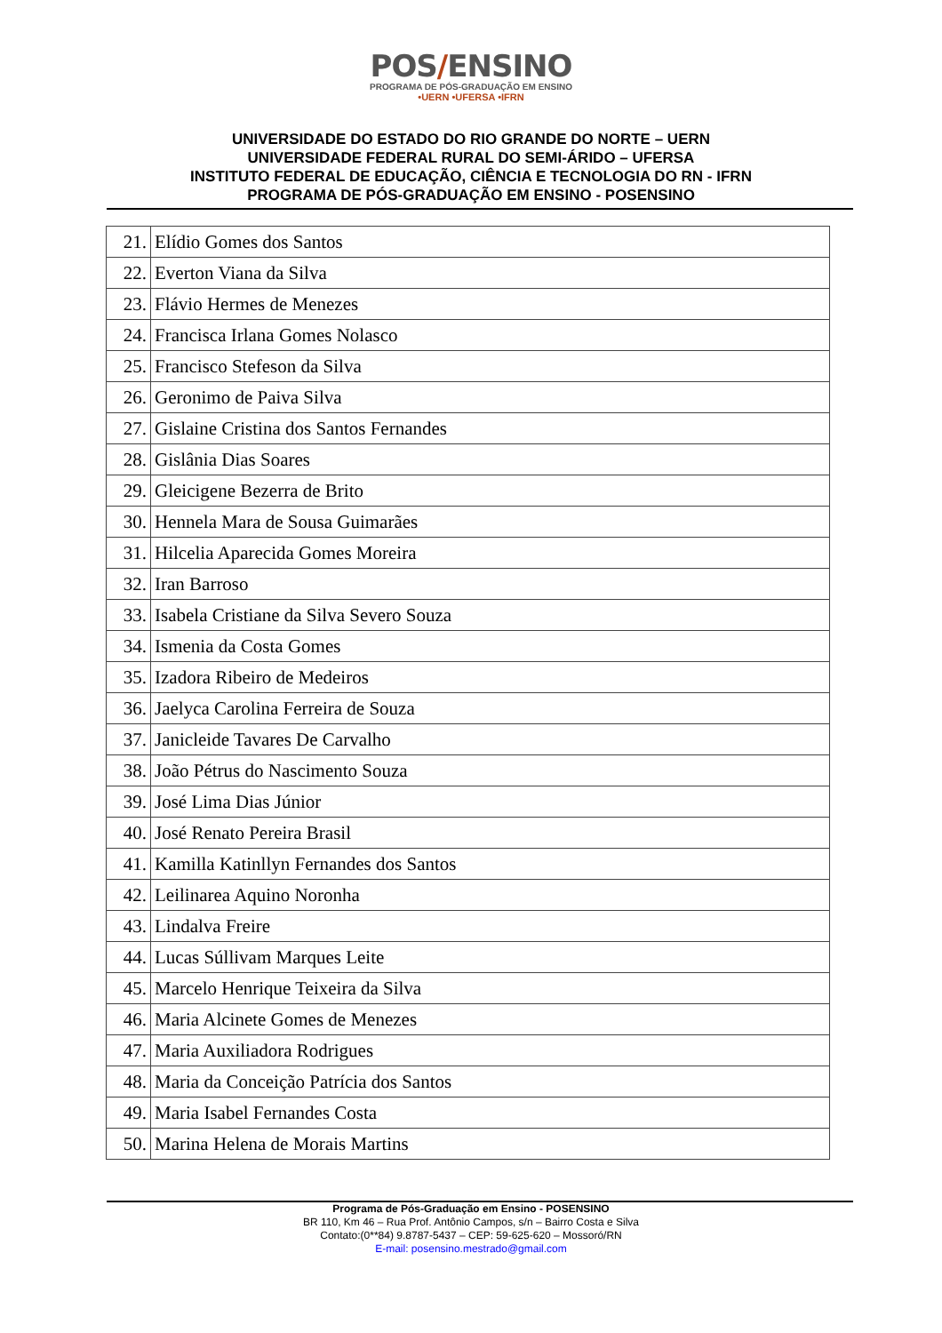POS/ENSINO
PROGRAMA DE PÓS-GRADUAÇÃO EM ENSINO
•UERN •UFERSA •IFRN
UNIVERSIDADE DO ESTADO DO RIO GRANDE DO NORTE – UERN
UNIVERSIDADE FEDERAL RURAL DO SEMI-ÁRIDO – UFERSA
INSTITUTO FEDERAL DE EDUCAÇÃO, CIÊNCIA E TECNOLOGIA DO RN - IFRN
PROGRAMA DE PÓS-GRADUAÇÃO EM ENSINO - POSENSINO
| 21. | Elídio Gomes dos Santos |
| 22. | Everton Viana da Silva |
| 23. | Flávio Hermes de Menezes |
| 24. | Francisca Irlana Gomes Nolasco |
| 25. | Francisco Stefeson da Silva |
| 26. | Geronimo de Paiva Silva |
| 27. | Gislaine Cristina dos Santos Fernandes |
| 28. | Gislânia Dias Soares |
| 29. | Gleicigene Bezerra de Brito |
| 30. | Hennela Mara de Sousa Guimarães |
| 31. | Hilcelia Aparecida Gomes Moreira |
| 32. | Iran Barroso |
| 33. | Isabela Cristiane da Silva Severo Souza |
| 34. | Ismenia da Costa Gomes |
| 35. | Izadora Ribeiro de Medeiros |
| 36. | Jaelyca Carolina Ferreira de Souza |
| 37. | Janicleide Tavares De Carvalho |
| 38. | João Pétrus do Nascimento Souza |
| 39. | José Lima Dias Júnior |
| 40. | José Renato Pereira Brasil |
| 41. | Kamilla Katinllyn Fernandes dos Santos |
| 42. | Leilinarea Aquino Noronha |
| 43. | Lindalva Freire |
| 44. | Lucas Súllivam Marques Leite |
| 45. | Marcelo Henrique Teixeira da Silva |
| 46. | Maria Alcinete Gomes de Menezes |
| 47. | Maria Auxiliadora Rodrigues |
| 48. | Maria da Conceição Patrícia dos Santos |
| 49. | Maria Isabel Fernandes Costa |
| 50. | Marina Helena de Morais Martins |
Programa de Pós-Graduação em Ensino - POSENSINO
BR 110, Km 46 – Rua Prof. Antônio Campos, s/n – Bairro Costa e Silva
Contato:(0**84) 9.8787-5437 – CEP: 59-625-620 – Mossoró/RN
E-mail: posensino.mestrado@gmail.com